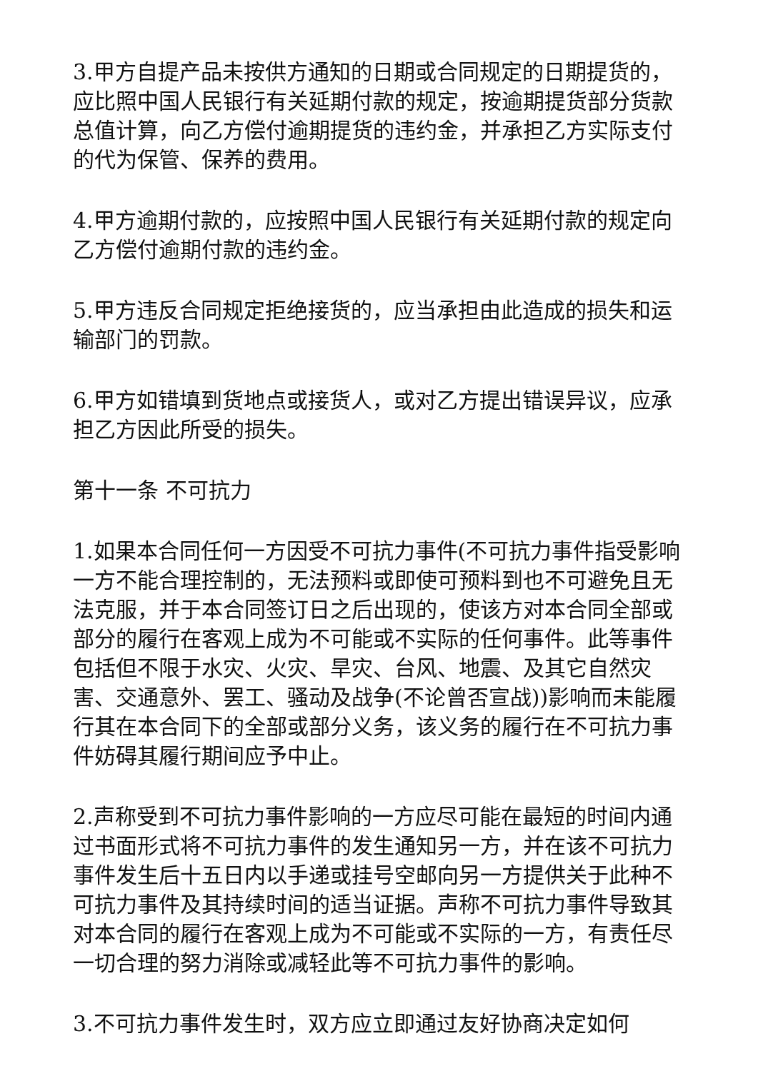3.甲方自提产品未按供方通知的日期或合同规定的日期提货的，应比照中国人民银行有关延期付款的规定，按逾期提货部分货款总值计算，向乙方偿付逾期提货的违约金，并承担乙方实际支付的代为保管、保养的费用。
4.甲方逾期付款的，应按照中国人民银行有关延期付款的规定向乙方偿付逾期付款的违约金。
5.甲方违反合同规定拒绝接货的，应当承担由此造成的损失和运输部门的罚款。
6.甲方如错填到货地点或接货人，或对乙方提出错误异议，应承担乙方因此所受的损失。
第十一条 不可抗力
1.如果本合同任何一方因受不可抗力事件(不可抗力事件指受影响一方不能合理控制的，无法预料或即使可预料到也不可避免且无法克服，并于本合同签订日之后出现的，使该方对本合同全部或部分的履行在客观上成为不可能或不实际的任何事件。此等事件包括但不限于水灾、火灾、旱灾、台风、地震、及其它自然灾害、交通意外、罢工、骚动及战争(不论曾否宣战))影响而未能履行其在本合同下的全部或部分义务，该义务的履行在不可抗力事件妨碍其履行期间应予中止。
2.声称受到不可抗力事件影响的一方应尽可能在最短的时间内通过书面形式将不可抗力事件的发生通知另一方，并在该不可抗力事件发生后十五日内以手递或挂号空邮向另一方提供关于此种不可抗力事件及其持续时间的适当证据。声称不可抗力事件导致其对本合同的履行在客观上成为不可能或不实际的一方，有责任尽一切合理的努力消除或减轻此等不可抗力事件的影响。
3.不可抗力事件发生时，双方应立即通过友好协商决定如何